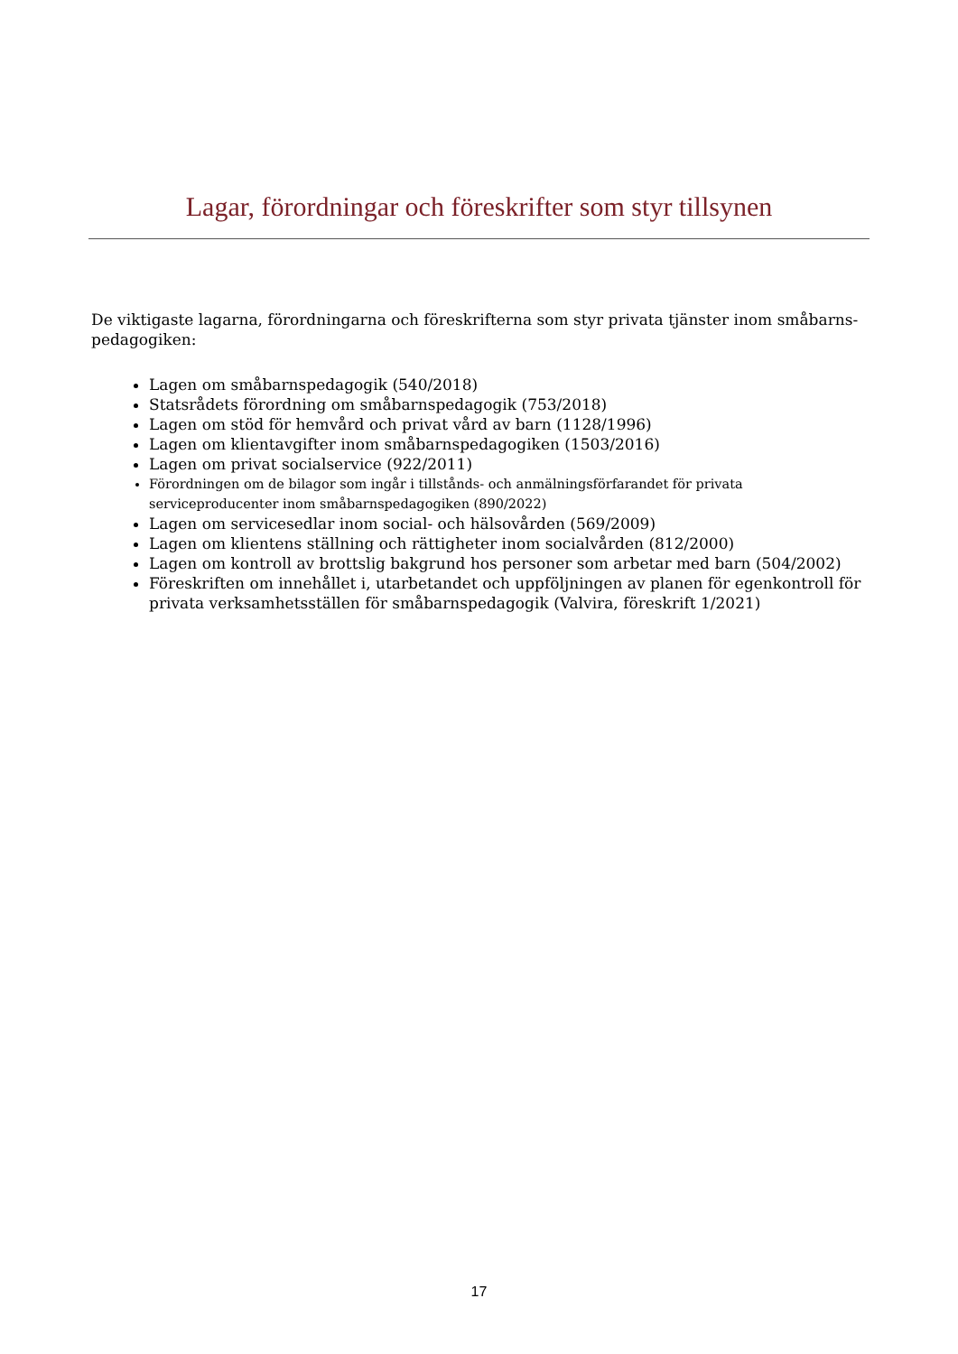Lagar, förordningar och föreskrifter som styr tillsynen
De viktigaste lagarna, förordningarna och föreskrifterna som styr privata tjänster inom småbarns-pedagogiken:
Lagen om småbarnspedagogik (540/2018)
Statsrådets förordning om småbarnspedagogik (753/2018)
Lagen om stöd för hemvård och privat vård av barn (1128/1996)
Lagen om klientavgifter inom småbarnspedagogiken (1503/2016)
Lagen om privat socialservice (922/2011)
Förordningen om de bilagor som ingår i tillstånds- och anmälningsförfarandet för privata serviceproducenter inom småbarnspedagogiken (890/2022)
Lagen om servicesedlar inom social- och hälsovården (569/2009)
Lagen om klientens ställning och rättigheter inom socialvården (812/2000)
Lagen om kontroll av brottslig bakgrund hos personer som arbetar med barn (504/2002)
Föreskriften om innehållet i, utarbetandet och uppföljningen av planen för egenkontroll för privata verksamhetsställen för småbarnspedagogik (Valvira, föreskrift 1/2021)
17